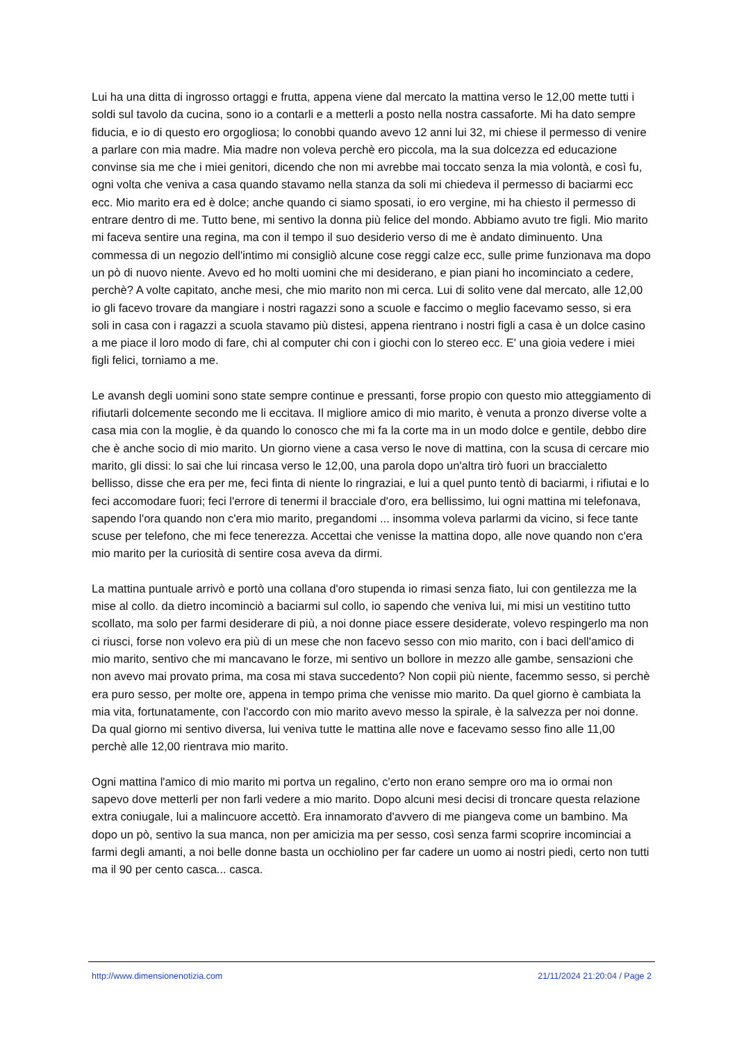Lui ha una ditta di ingrosso ortaggi e frutta, appena viene dal mercato la mattina verso le 12,00 mette tutti i soldi sul tavolo da cucina, sono io a contarli e a metterli a posto nella nostra cassaforte. Mi ha dato sempre fiducia, e io di questo ero orgogliosa; lo conobbi quando avevo 12 anni lui 32, mi chiese il permesso di venire a parlare con mia madre. Mia madre non voleva perchè ero piccola, ma la sua dolcezza ed educazione convinse sia me che i miei genitori, dicendo che non mi avrebbe mai toccato senza la mia volontà, e così fu, ogni volta che veniva a casa quando stavamo nella stanza da soli mi chiedeva il permesso di baciarmi ecc ecc. Mio marito era ed è dolce; anche quando ci siamo sposati, io ero vergine, mi ha chiesto il permesso di entrare dentro di me. Tutto bene, mi sentivo la donna più felice del mondo. Abbiamo avuto tre figli. Mio marito mi faceva sentire una regina, ma con il tempo il suo desiderio verso di me è andato diminuento. Una commessa di un negozio dell'intimo mi consigliò alcune cose reggi calze ecc, sulle prime funzionava ma dopo un pò di nuovo niente. Avevo ed ho molti uomini che mi desiderano, e pian piani ho incominciato a cedere, perchè? A volte capitato, anche mesi, che mio marito non mi cerca. Lui di solito vene dal mercato, alle 12,00 io gli facevo trovare da mangiare i nostri ragazzi sono a scuole e faccimo o meglio facevamo sesso, si era soli in casa con i ragazzi a scuola stavamo più distesi, appena rientrano i nostri figli a casa è un dolce casino a me piace il loro modo di fare, chi al computer chi con i giochi con lo stereo ecc. E' una gioia vedere i miei figli felici, torniamo a me.
Le avansh degli uomini sono state sempre continue e pressanti, forse propio con questo mio atteggiamento di rifiutarli dolcemente secondo me li eccitava. Il migliore amico di mio marito, è venuta a pronzo diverse volte a casa mia con la moglie, è da quando lo conosco che mi fa la corte ma in un modo dolce e gentile, debbo dire che è anche socio di mio marito. Un giorno viene a casa verso le nove di mattina, con la scusa di cercare mio marito, gli dissi: lo sai che lui rincasa verso le 12,00, una parola dopo un'altra tirò fuori un braccialetto bellisso, disse che era per me, feci finta di niente lo ringraziai, e lui a quel punto tentò di baciarmi, i rifiutai e lo feci accomodare fuori; feci l'errore di tenermi il bracciale d'oro, era bellissimo, lui ogni mattina mi telefonava, sapendo l'ora quando non c'era mio marito, pregandomi ... insomma voleva parlarmi da vicino, si fece tante scuse per telefono, che mi fece tenerezza. Accettai che venisse la mattina dopo, alle nove quando non c'era mio marito per la curiosità di sentire cosa aveva da dirmi.
La mattina puntuale arrivò e portò una collana d'oro stupenda io rimasi senza fiato, lui con gentilezza me la mise al collo. da dietro incominciò a baciarmi sul collo, io sapendo che veniva lui, mi misi un vestitino tutto scollato, ma solo per farmi desiderare di più, a noi donne piace essere desiderate, volevo respingerlo ma non ci riusci, forse non volevo era più di un mese che non facevo sesso con mio marito, con i baci dell'amico di mio marito, sentivo che mi mancavano le forze, mi sentivo un bollore in mezzo alle gambe, sensazioni che non avevo mai provato prima, ma cosa mi stava succedento? Non copii più niente, facemmo sesso, si perchè era puro sesso, per molte ore, appena in tempo prima che venisse mio marito. Da quel giorno è cambiata la mia vita, fortunatamente, con l'accordo con mio marito avevo messo la spirale, è la salvezza per noi donne. Da qual giorno mi sentivo diversa, lui veniva tutte le mattina alle nove e facevamo sesso fino alle 11,00 perchè alle 12,00 rientrava mio marito.
Ogni mattina l'amico di mio marito mi portva un regalino, c'erto non erano sempre oro ma io ormai non sapevo dove metterli per non farli vedere a mio marito. Dopo alcuni mesi decisi di troncare questa relazione extra coniugale, lui a malincuore accettò. Era innamorato d'avvero di me piangeva come un bambino. Ma dopo un pò, sentivo la sua manca, non per amicizia ma per sesso, così senza farmi scoprire incominciai a farmi degli amanti, a noi belle donne basta un occhiolino per far cadere un uomo ai nostri piedi, certo non tutti ma il 90 per cento casca... casca.
http://www.dimensionenotizia.com 21/11/2024 21:20:04 / Page 2